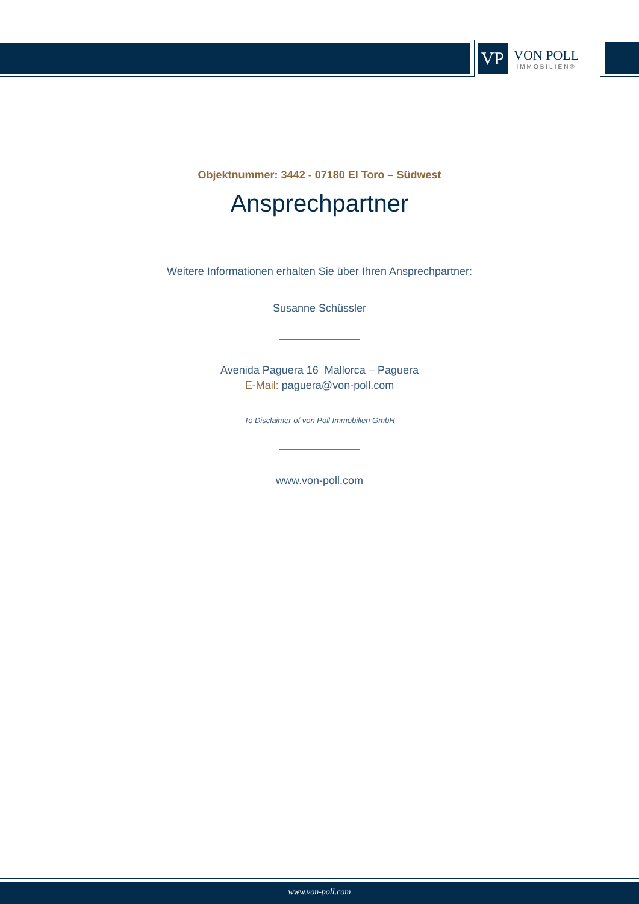VP
VON POLL
IMMOBILIEN®
Objektnummer: 3442 - 07180 El Toro – Südwest
Ansprechpartner
Weitere Informationen erhalten Sie über Ihren Ansprechpartner:
Susanne Schüssler
Avenida Paguera 16 Mallorca – Paguera
E-Mail: paguera@von-poll.com
To Disclaimer of von Poll Immobilien GmbH
www.von-poll.com
www.von-poll.com